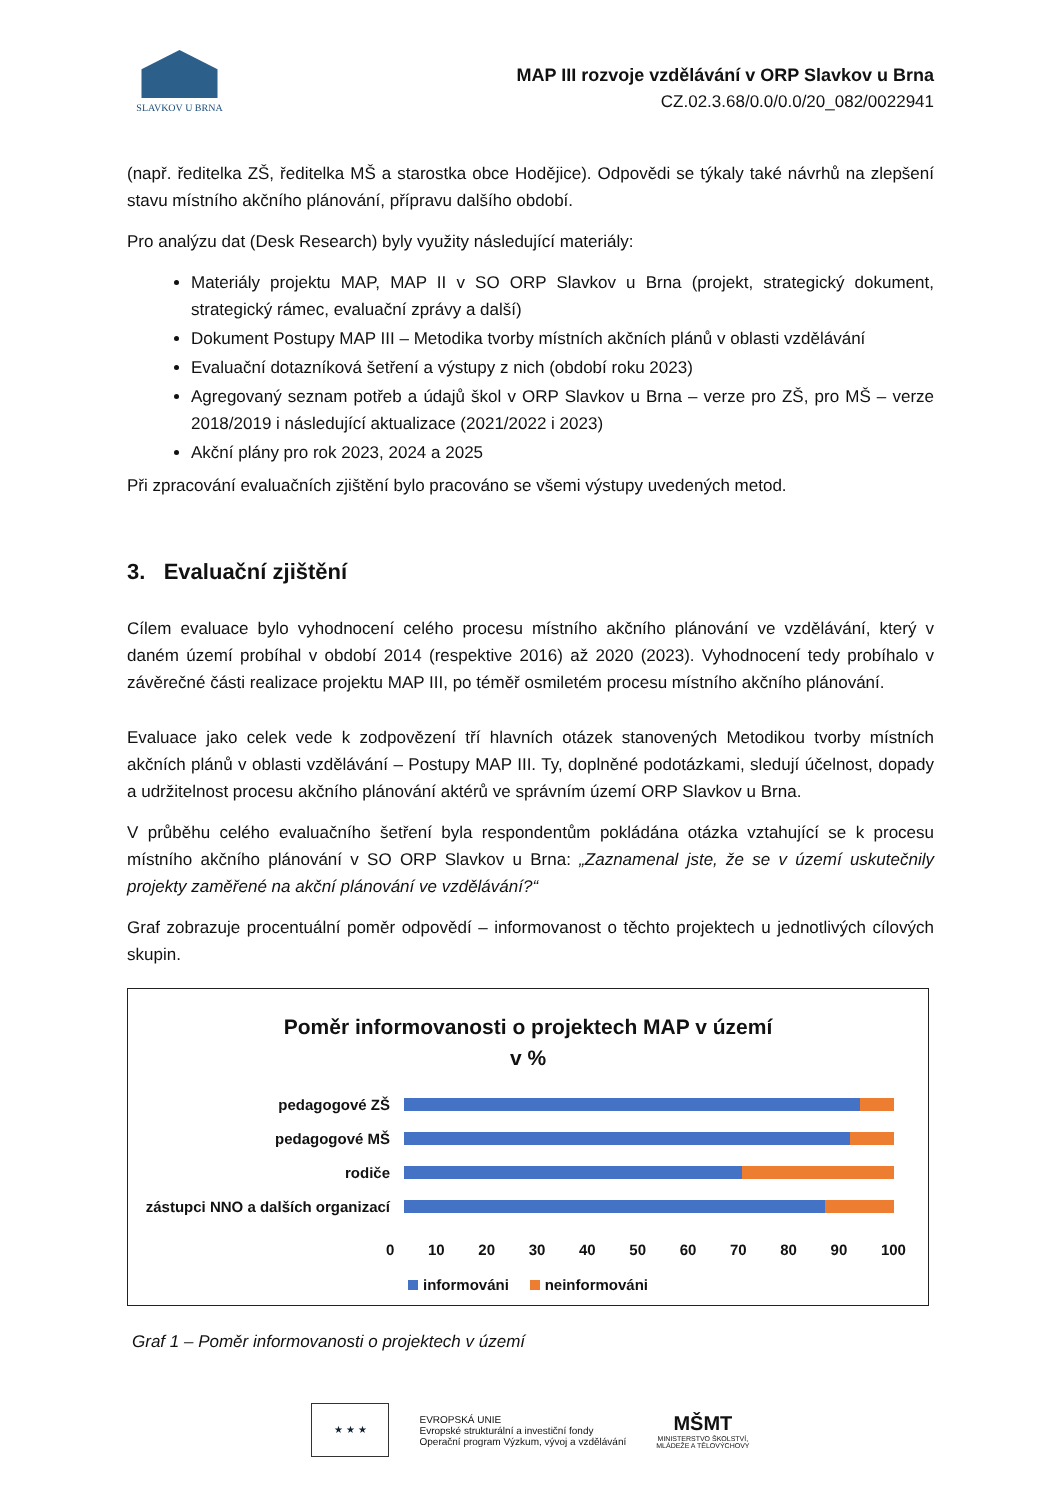SLAVKOV U BRNA
MAP III rozvoje vzdělávání v ORP Slavkov u Brna
CZ.02.3.68/0.0/0.0/20_082/0022941
(např. ředitelka ZŠ, ředitelka MŠ a starostka obce Hodějice). Odpovědi se týkaly také návrhů na zlepšení stavu místního akčního plánování, přípravu dalšího období.
Pro analýzu dat (Desk Research) byly využity následující materiály:
Materiály projektu MAP, MAP II v SO ORP Slavkov u Brna (projekt, strategický dokument, strategický rámec, evaluační zprávy a další)
Dokument Postupy MAP III – Metodika tvorby místních akčních plánů v oblasti vzdělávání
Evaluační dotazníková šetření a výstupy z nich (období roku 2023)
Agregovaný seznam potřeb a údajů škol v ORP Slavkov u Brna – verze pro ZŠ, pro MŠ – verze 2018/2019 i následující aktualizace (2021/2022 i 2023)
Akční plány pro rok 2023, 2024 a 2025
Při zpracování evaluačních zjištění bylo pracováno se všemi výstupy uvedených metod.
3. Evaluační zjištění
Cílem evaluace bylo vyhodnocení celého procesu místního akčního plánování ve vzdělávání, který v daném území probíhal v období 2014 (respektive 2016) až 2020 (2023). Vyhodnocení tedy probíhalo v závěrečné části realizace projektu MAP III, po téměř osmiletém procesu místního akčního plánování.
Evaluace jako celek vede k zodpovězení tří hlavních otázek stanovených Metodikou tvorby místních akčních plánů v oblasti vzdělávání – Postupy MAP III. Ty, doplněné podotázkami, sledují účelnost, dopady a udržitelnost procesu akčního plánování aktérů ve správním území ORP Slavkov u Brna.
V průběhu celého evaluačního šetření byla respondentům pokládána otázka vztahující se k procesu místního akčního plánování v SO ORP Slavkov u Brna: „Zaznamenal jste, že se v území uskutečnily projekty zaměřené na akční plánování ve vzdělávání?“
Graf zobrazuje procentuální poměr odpovědí – informovanost o těchto projektech u jednotlivých cílových skupin.
Poměr informovanosti o projektech MAP v území
v %
pedagogové ZŠ
pedagogové MŠ
rodiče
zástupci NNO a dalších organizací
0 10 20 30 40 50 60 70 80 90 100
informováni neinformováni
Graf 1 – Poměr informovanosti o projektech v území
★ ★ ★
EVROPSKÁ UNIE
Evropské strukturální a investiční fondy
Operační program Výzkum, vývoj a vzdělávání
MŠMT
MINISTERSTVO ŠKOLSTVÍ,
MLÁDEŽE A TĚLOVÝCHOVY